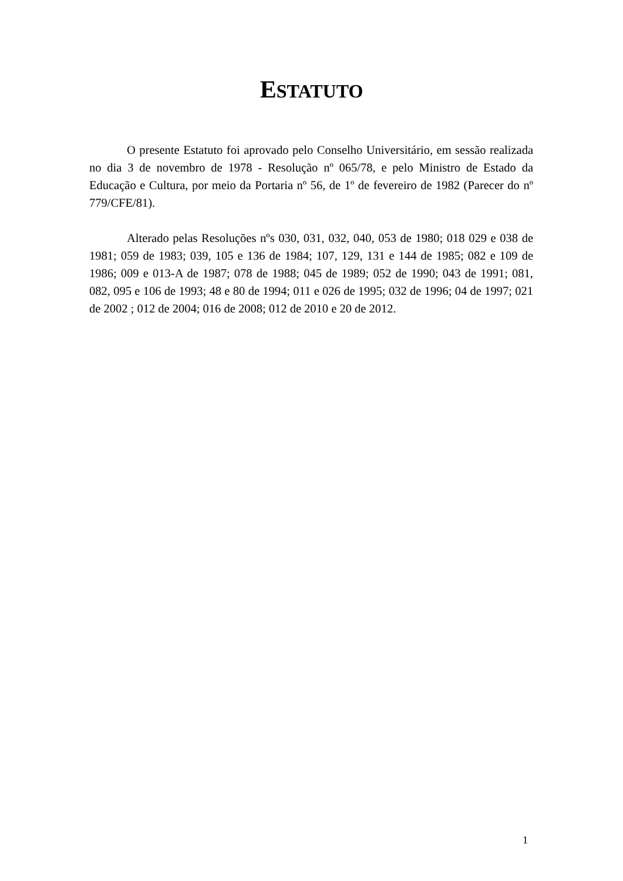ESTATUTO
O presente Estatuto foi aprovado pelo Conselho Universitário, em sessão realizada no dia 3 de novembro de 1978 - Resolução nº 065/78, e pelo Ministro de Estado da Educação e Cultura, por meio da Portaria nº 56, de 1º de fevereiro de 1982 (Parecer do nº 779/CFE/81).
Alterado pelas Resoluções nºs 030, 031, 032, 040, 053 de 1980; 018 029 e 038 de 1981; 059 de 1983; 039, 105 e 136 de 1984; 107, 129, 131 e 144 de 1985; 082 e 109 de 1986; 009 e 013-A de 1987; 078 de 1988; 045 de 1989; 052 de 1990; 043 de 1991; 081, 082, 095 e 106 de 1993; 48 e 80 de 1994; 011 e 026 de 1995; 032 de 1996; 04 de 1997; 021 de 2002 ; 012 de 2004; 016 de 2008; 012 de 2010 e 20 de 2012.
1